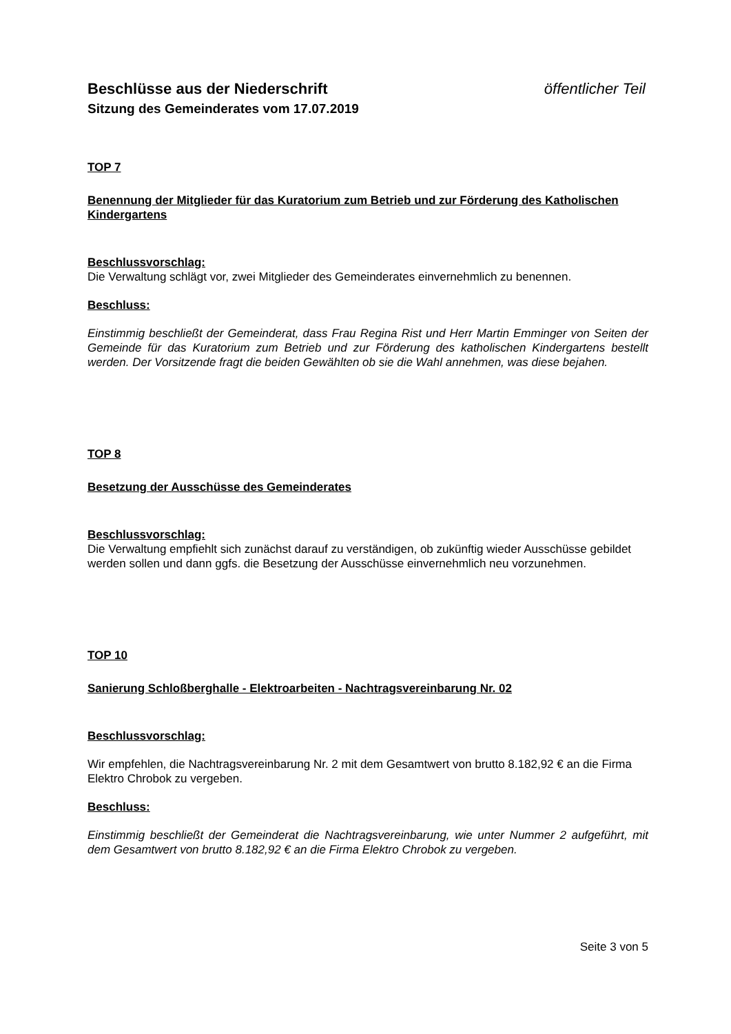Beschlüsse aus der Niederschrift öffentlicher Teil
Sitzung des Gemeinderates vom 17.07.2019
TOP 7
Benennung der Mitglieder für das Kuratorium zum Betrieb und zur Förderung des Katholischen Kindergartens
Beschlussvorschlag:
Die Verwaltung schlägt vor, zwei Mitglieder des Gemeinderates einvernehmlich zu benennen.
Beschluss:
Einstimmig beschließt der Gemeinderat, dass Frau Regina Rist und Herr Martin Emminger von Seiten der Gemeinde für das Kuratorium zum Betrieb und zur Förderung des katholischen Kindergartens bestellt werden. Der Vorsitzende fragt die beiden Gewählten ob sie die Wahl annehmen, was diese bejahen.
TOP 8
Besetzung der Ausschüsse des Gemeinderates
Beschlussvorschlag:
Die Verwaltung empfiehlt sich zunächst darauf zu verständigen, ob zukünftig wieder Ausschüsse gebildet werden sollen und dann ggfs. die Besetzung der Ausschüsse einvernehmlich neu vorzunehmen.
TOP 10
Sanierung Schloßberghalle - Elektroarbeiten - Nachtragsvereinbarung Nr. 02
Beschlussvorschlag:
Wir empfehlen, die Nachtragsvereinbarung Nr. 2 mit dem Gesamtwert von brutto 8.182,92 € an die Firma Elektro Chrobok zu vergeben.
Beschluss:
Einstimmig beschließt der Gemeinderat die Nachtragsvereinbarung, wie unter Nummer 2 aufgeführt, mit dem Gesamtwert von brutto 8.182,92 € an die Firma Elektro Chrobok zu vergeben.
Seite 3 von 5